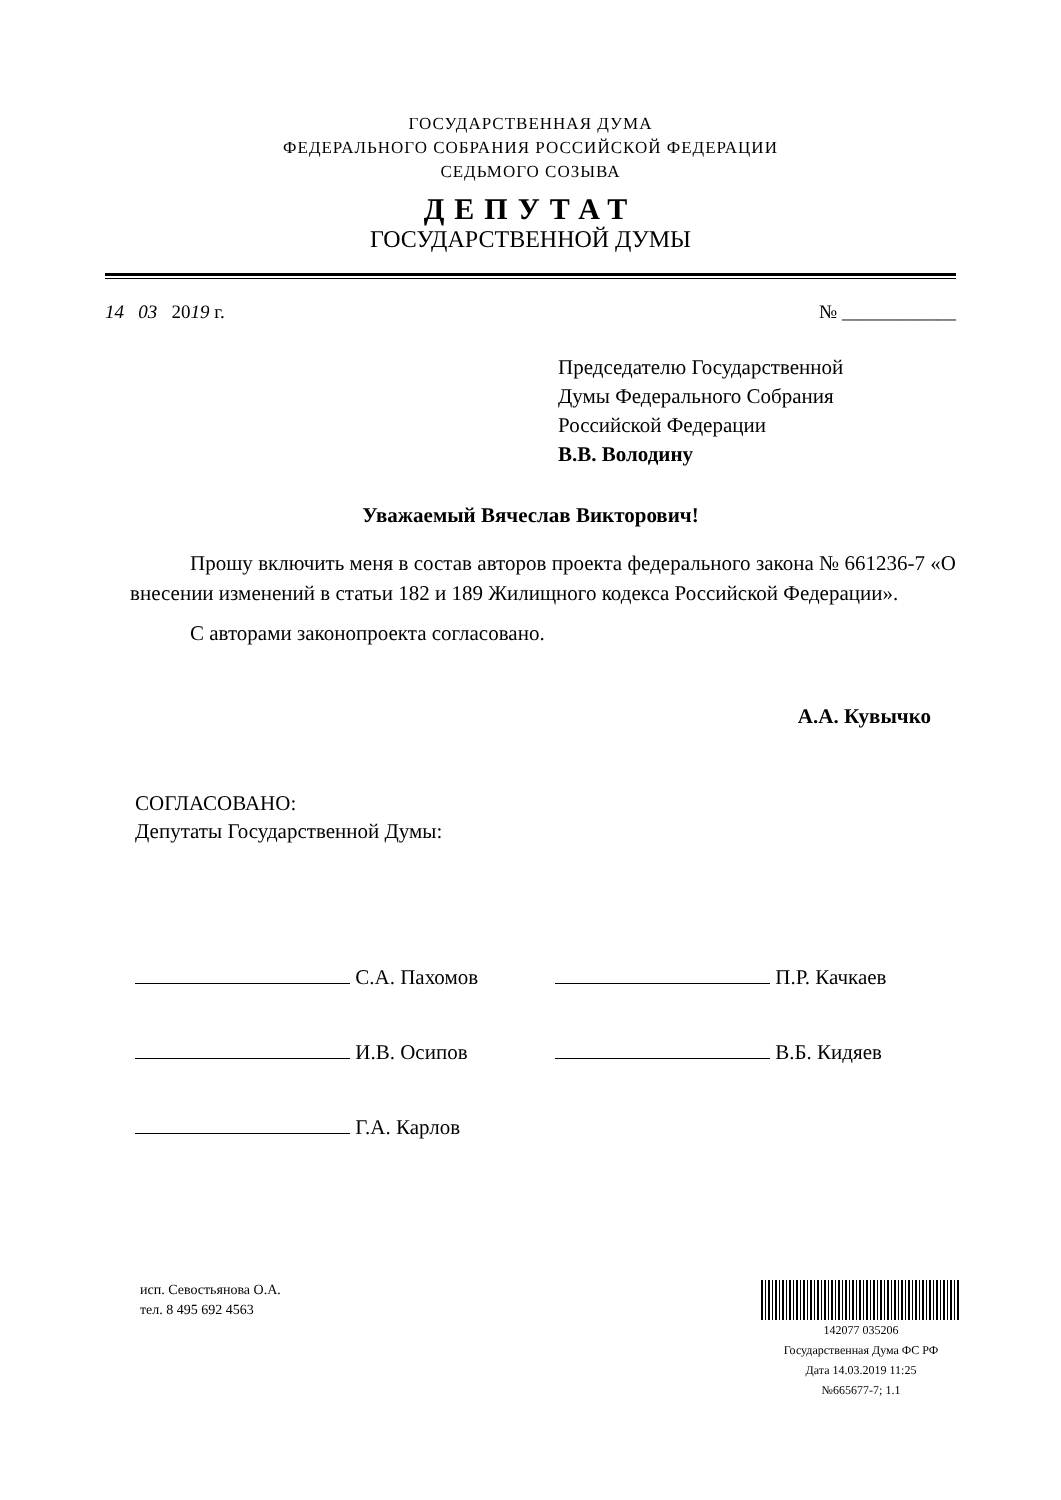ГОСУДАРСТВЕННАЯ ДУМА
ФЕДЕРАЛЬНОГО СОБРАНИЯ РОССИЙСКОЙ ФЕДЕРАЦИИ
СЕДЬМОГО СОЗЫВА
ДЕПУТАТ
ГОСУДАРСТВЕННОЙ ДУМЫ
14 03 2019 г. № ____________
Председателю Государственной
Думы Федерального Собрания
Российской Федерации
В.В. Володину
Уважаемый Вячеслав Викторович!
Прошу включить меня в состав авторов проекта федерального закона № 661236-7 «О внесении изменений в статьи 182 и 189 Жилищного кодекса Российской Федерации».
С авторами законопроекта согласовано.
А.А. Кувычко
СОГЛАСОВАНО:
Депутаты Государственной Думы:
С.А. Пахомов
И.В. Осипов
Г.А. Карлов
П.Р. Качкаев
В.Б. Кидяев
исп. Севостьянова О.А.
тел. 8 495 692 4563
142077 035206
Государственная Дума ФС РФ
Дата 14.03.2019 11:25
№665677-7; 1.1